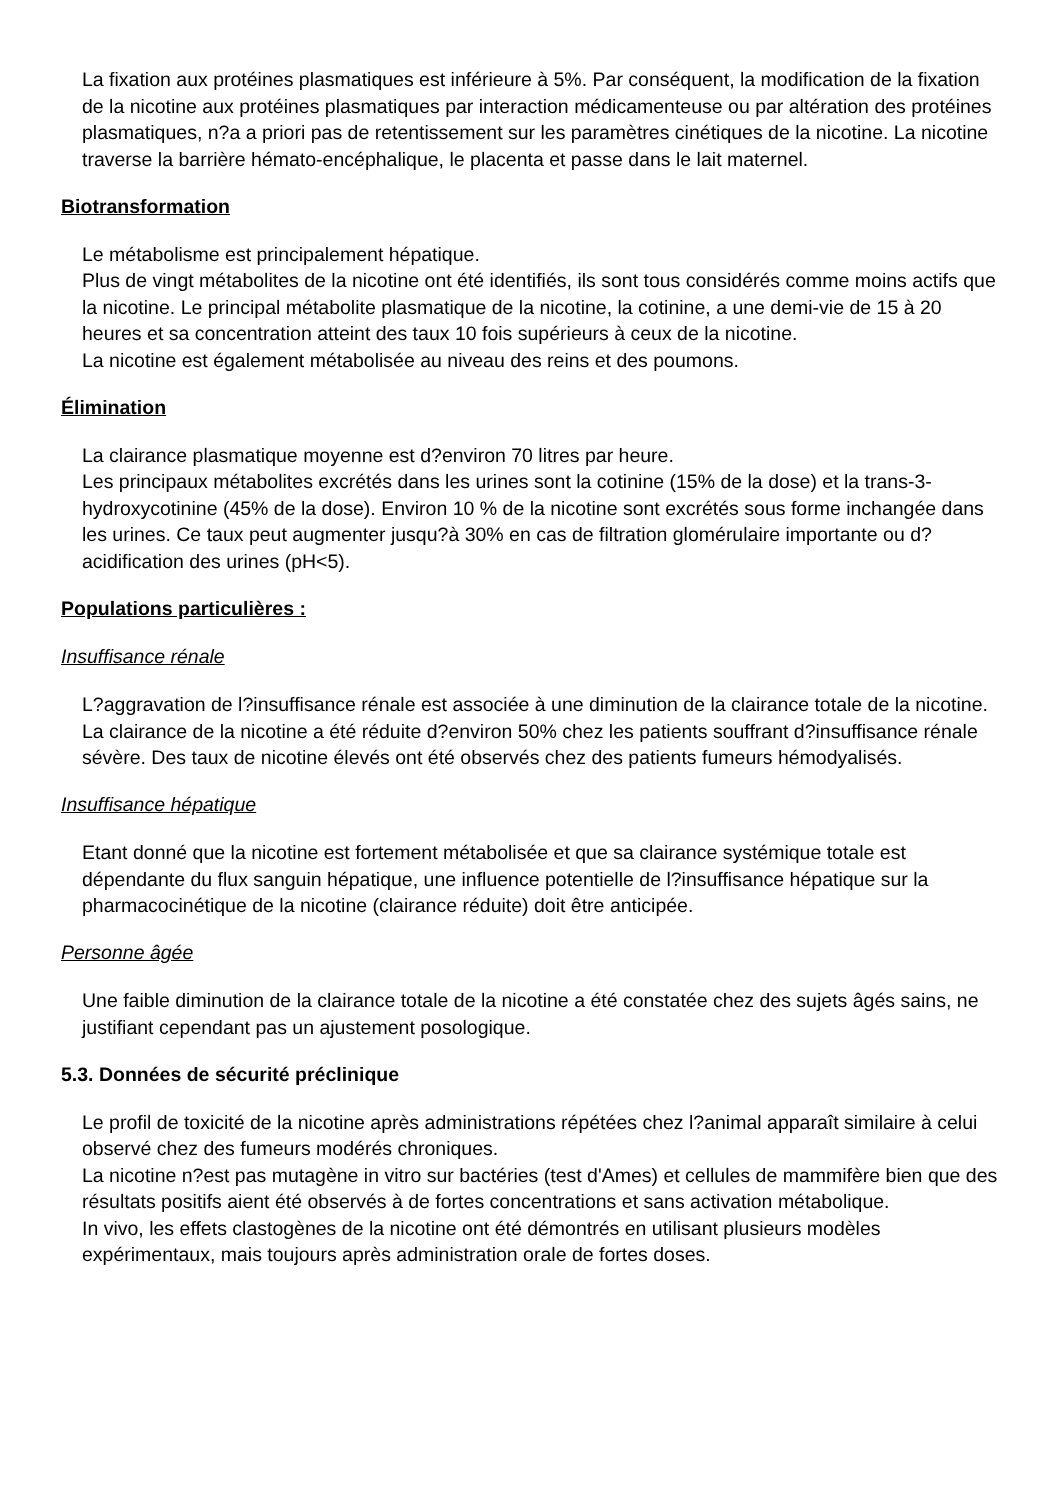La fixation aux protéines plasmatiques est inférieure à 5%. Par conséquent, la modification de la fixation de la nicotine aux protéines plasmatiques par interaction médicamenteuse ou par altération des protéines plasmatiques, n?a a priori pas de retentissement sur les paramètres cinétiques de la nicotine. La nicotine traverse la barrière hémato-encéphalique, le placenta et passe dans le lait maternel.
Biotransformation
Le métabolisme est principalement hépatique.
Plus de vingt métabolites de la nicotine ont été identifiés, ils sont tous considérés comme moins actifs que la nicotine. Le principal métabolite plasmatique de la nicotine, la cotinine, a une demi-vie de 15 à 20 heures et sa concentration atteint des taux 10 fois supérieurs à ceux de la nicotine.
La nicotine est également métabolisée au niveau des reins et des poumons.
Élimination
La clairance plasmatique moyenne est d?environ 70 litres par heure.
Les principaux métabolites excrétés dans les urines sont la cotinine (15% de la dose) et la trans-3-hydroxycotinine (45% de la dose). Environ 10 % de la nicotine sont excrétés sous forme inchangée dans les urines. Ce taux peut augmenter jusqu?à 30% en cas de filtration glomérulaire importante ou d?acidification des urines (pH<5).
Populations particulières :
Insuffisance rénale
L?aggravation de l?insuffisance rénale est associée à une diminution de la clairance totale de la nicotine. La clairance de la nicotine a été réduite d?environ 50% chez les patients souffrant d?insuffisance rénale sévère. Des taux de nicotine élevés ont été observés chez des patients fumeurs hémodyalisés.
Insuffisance hépatique
Etant donné que la nicotine est fortement métabolisée et que sa clairance systémique totale est dépendante du flux sanguin hépatique, une influence potentielle de l?insuffisance hépatique sur la pharmacocinétique de la nicotine (clairance réduite) doit être anticipée.
Personne âgée
Une faible diminution de la clairance totale de la nicotine a été constatée chez des sujets âgés sains, ne justifiant cependant pas un ajustement posologique.
5.3. Données de sécurité préclinique
Le profil de toxicité de la nicotine après administrations répétées chez l?animal apparaît similaire à celui observé chez des fumeurs modérés chroniques.
La nicotine n?est pas mutagène in vitro sur bactéries (test d'Ames) et cellules de mammifère bien que des résultats positifs aient été observés à de fortes concentrations et sans activation métabolique.
In vivo, les effets clastogènes de la nicotine ont été démontrés en utilisant plusieurs modèles expérimentaux, mais toujours après administration orale de fortes doses.